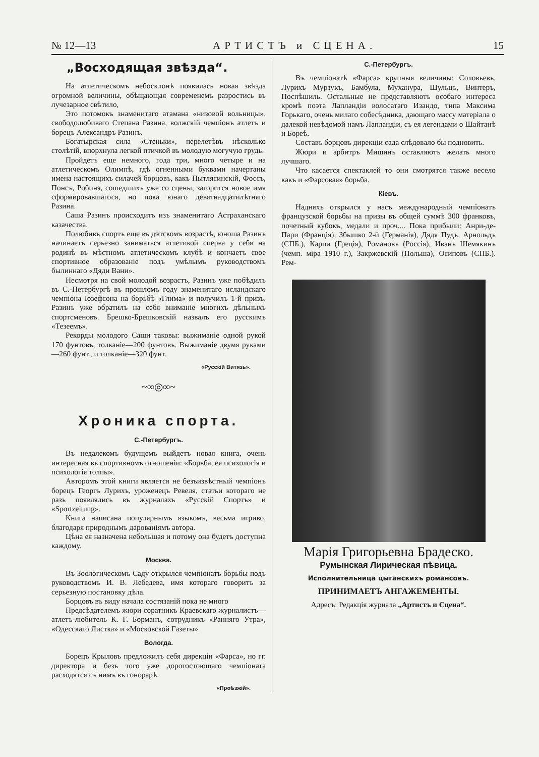№ 12—13 АРТИСТЪ и СЦЕНА. 15
„Восходящая звѣзда“.
На атлетическомъ небосклонѣ появилась новая звѣзда огромной величины, обѣщающая современемъ разростись въ лучезарное свѣтило,
Это потомокъ знаменитаго атамана «низовой вольницы», свободолюбиваго Степана Разина, волжскій чемпіонъ атлетъ и борецъ Александръ Разинъ.
Богатырская сила «Стеньки», перелетѣвъ нѣсколько столѣтій, впорхнула легкой птичкой въ молодую могучую грудь.
Пройдетъ еще немного, года три, много четыре и на атлетическомъ Олимпѣ, гдѣ огненными буквами начертаны имена настоящихъ силачей борцовъ, какъ Пытлясинскій, Фоссъ, Понсъ, Робинэ, сошедшихъ уже со сцены, загорится новое имя сформировавшагося, но пока юнаго девятнадцатилѣтняго Разина.
Саша Разинъ происходитъ изъ знаменитаго Астраханскаго казачества.
Полюбивъ спортъ еще въ дѣтскомъ возрастѣ, юноша Разинъ начинаетъ серьезно заниматься атлетикой сперва у себя на родинѣ въ мѣстномъ атлетическомъ клубѣ и кончаетъ свое спортивное образованіе подъ умѣлымъ руководствомъ былиннаго «Дяди Вани».
Несмотря на свой молодой возрастъ, Разинъ уже побѣдилъ въ С.-Петербургѣ въ прошломъ году знаменитаго исландскаго чемпіона Іозефсона на борьбѣ «Глима» и получилъ 1-й призъ. Разинъ уже обратилъ на себя вниманіе многихъ дѣльныхъ спортсменовъ. Брешко-Брешковскій назвалъ его русскимъ «Тезеемъ».
Рекорды молодого Саши таковы: выжиманіе одной рукой 170 фунтовъ, толканіе—200 фунтовъ. Выжиманіе двумя руками—260 фунт., и толканіе—320 фунт.
«Русскій Витязь».
~∞◎∞~
Хроника спорта.
С.-Петербургъ.
Въ недалекомъ будущемъ выйдетъ новая книга, очень интересная въ спортивномъ отношеніи: «Борьба, ея психологія и психологія толпы».
Авторомъ этой книги является не безъизвѣстный чемпіонъ борецъ Георгъ Лурихъ, уроженецъ Ревеля, статьи котораго не разъ появлялись въ журналахъ «Русскій Спортъ» и «Sportzeitung».
Книга написана популярнымъ языкомъ, весьма игриво, благодаря природнымъ дарованіямъ автора.
Цѣна ея назначена небольшая и потому она будетъ доступна каждому.
Москва.
Въ Зоологическомъ Саду открылся чемпіонатъ борьбы подъ руководствомъ И. В. Лебедева, имя котораго говоритъ за серьезную постановку дѣла.
Борцовъ въ виду начала состязаній пока не много
Предсѣдателемъ жюри соратникъ Краевскаго журналистъ—атлетъ-любитель К. Г. Борманъ, сотрудникъ «Ранняго Утра», «Одесскаго Листка» и «Московской Газеты».
Вологда.
Борецъ Крыловъ предложилъ себя дирекціи «Фарса», но гг. директора и безъ того уже дорогостоющаго чемпіоната расходятся съ нимъ въ гонорарѣ.
«Проѣзжій».
С.-Петербургъ.
Въ чемпіонатѣ «Фарса» крупныя величины: Соловьевъ, Лурихъ Мурзукъ, Бамбула, Муханура, Шульцъ, Винтеръ, Поспѣшиль. Остальные не представляютъ особаго интереса кромѣ поэта Лапландіи волосатаго Изандо, типа Максима Горькаго, очень милаго собесѣдника, дающаго массу матеріала о далекой невѣдомой намъ Лапландіи, съ ея легендами о Шайтанѣ и Бореѣ.
Составъ борцовъ дирекціи сада слѣдовало бы подновить.
Жюри и арбитръ Мишинъ оставляютъ желать много лучшаго.
Что касается спектаклей то они смотрятся также весело какъ и «Фарсовая» борьба.
Кіевъ.
Надняхъ открылся у насъ международный чемпіонатъ французской борьбы на призы въ общей суммѣ 300 франковъ, почетный кубокъ, медали и проч.... Пока прибыли: Анри-де-Пари (Франція), Збышко 2-й (Германія), Дядя Пудъ, Арнольдъ (СПБ.), Карпи (Греція), Романовъ (Россія), Иванъ Шемякинъ (чемп. міра 1910 г.), Закржевскій (Польша), Осиповъ (СПБ.). Рем-
Марія Григорьевна Брадеско.
Румынская Лирическая пѣвица.
Исполнительница цыганскихъ романсовъ.
ПРИНИМАЕТЪ АНГАЖЕМЕНТЫ.
Адресъ: Редакція журнала „Артистъ и Сцена“.